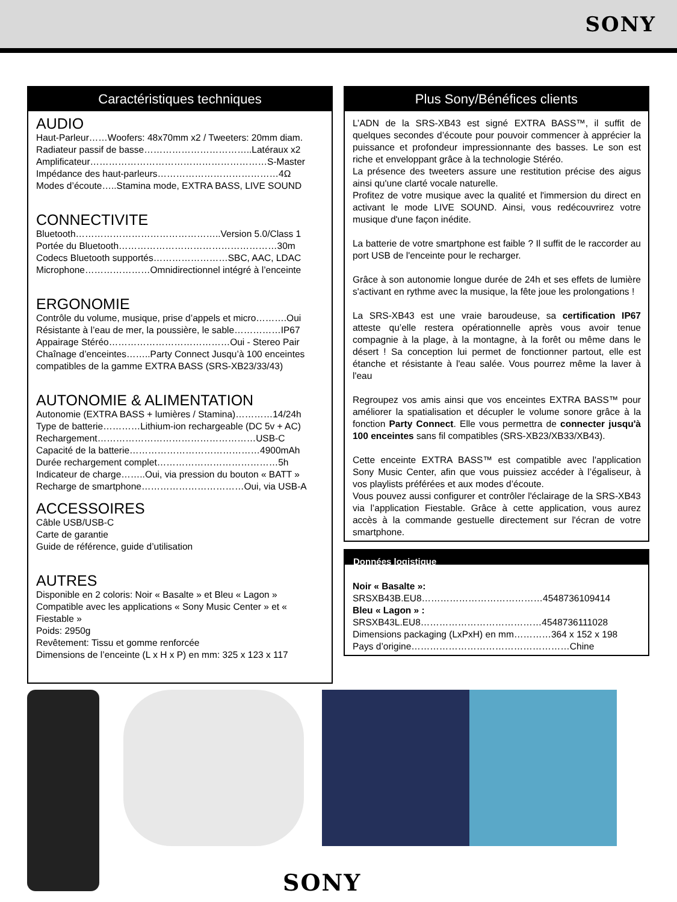SONY
Caractéristiques techniques
AUDIO
Haut-Parleur……Woofers: 48x70mm x2 / Tweeters: 20mm diam.
Radiateur passif de basse……………………………..Latéraux x2
Amplificateur…………………………………………………S-Master
Impédance des haut-parleurs…………………………………4Ω
Modes d’écoute…..Stamina mode, EXTRA BASS, LIVE SOUND
CONNECTIVITE
Bluetooth………………………………………..Version 5.0/Class 1
Portée du Bluetooth……………………………………………30m
Codecs Bluetooth supportés……………………SBC, AAC, LDAC
Microphone…………………Omnidirectionnel intégré à l’enceinte
ERGONOMIE
Contrôle du volume, musique, prise d’appels et micro……….Oui
Résistante à l’eau de mer, la poussière, le sable……………IP67
Appairage Stéréo…………………………………Oui - Stereo Pair
Chaînage d’enceintes……..Party Connect Jusqu’à 100 enceintes compatibles de la gamme EXTRA BASS (SRS-XB23/33/43)
AUTONOMIE & ALIMENTATION
Autonomie (EXTRA BASS + lumières / Stamina)…………14/24h
Type de batterie…………Lithium-ion rechargeable (DC 5v + AC)
Rechargement……………………………………………USB-C
Capacité de la batterie……………………………………4900mAh
Durée rechargement complet…………………………………5h
Indicateur de charge……..Oui, via pression du bouton « BATT »
Recharge de smartphone……………………………Oui, via USB-A
ACCESSOIRES
Câble USB/USB-C
Carte de garantie
Guide de référence, guide d’utilisation
AUTRES
Disponible en 2 coloris: Noir « Basalte » et Bleu « Lagon »
Compatible avec les applications « Sony Music Center » et « Fiestable »
Poids: 2950g
Revêtement: Tissu et gomme renforcée
Dimensions de l’enceinte (L x H x P) en mm: 325 x 123 x 117
Plus Sony/Bénéfices clients
L’ADN de la SRS-XB43 est signé EXTRA BASS™, il suffit de quelques secondes d’écoute pour pouvoir commencer à apprécier la puissance et profondeur impressionnante des basses. Le son est riche et enveloppant grâce à la technologie Stéréo.
La présence des tweeters assure une restitution précise des aigus ainsi qu'une clarté vocale naturelle.
Profitez de votre musique avec la qualité et l'immersion du direct en activant le mode LIVE SOUND. Ainsi, vous redécouvrirez votre musique d'une façon inédite.
La batterie de votre smartphone est faible ? Il suffit de le raccorder au port USB de l'enceinte pour le recharger.
Grâce à son autonomie longue durée de 24h et ses effets de lumière s'activant en rythme avec la musique, la fête joue les prolongations !
La SRS-XB43 est une vraie baroudeuse, sa certification IP67 atteste qu’elle restera opérationnelle après vous avoir tenue compagnie à la plage, à la montagne, à la forêt ou même dans le désert ! Sa conception lui permet de fonctionner partout, elle est étanche et résistante à l'eau salée. Vous pourrez même la laver à l'eau
Regroupez vos amis ainsi que vos enceintes EXTRA BASS™ pour améliorer la spatialisation et décupler le volume sonore grâce à la fonction Party Connect. Elle vous permettra de connecter jusqu'à 100 enceintes sans fil compatibles (SRS-XB23/XB33/XB43).
Cette enceinte EXTRA BASS™ est compatible avec l'application Sony Music Center, afin que vous puissiez accéder à l’égaliseur, à vos playlists préférées et aux modes d’écoute.
Vous pouvez aussi configurer et contrôler l'éclairage de la SRS-XB43 via l’application Fiestable. Grâce à cette application, vous aurez accès à la commande gestuelle directement sur l'écran de votre smartphone.
Données logistique
Noir « Basalte »:
SRSXB43B.EU8…………………………………4548736109414
Bleu « Lagon » :
SRSXB43L.EU8…………………………………4548736111028
Dimensions packaging (LxPxH) en mm…………364 x 152 x 198
Pays d’origine……………………………………………Chine
SONY